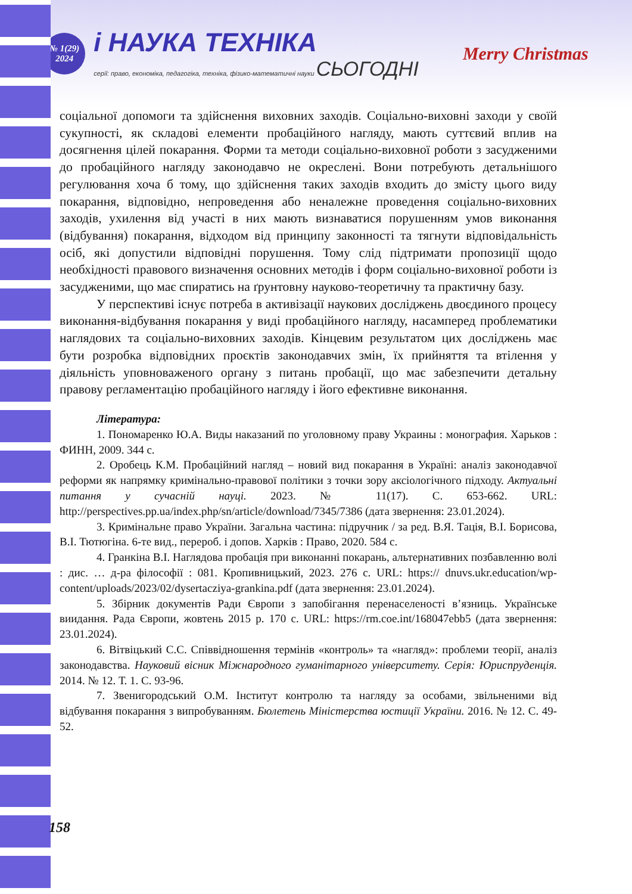№ 1(29)
2024
і НАУКА ТЕХНІКА
серії: право, економіка, педагогіка, техніка, фізико-математичні науки СЬОГОДНІ
Merry Christmas
соціальної допомоги та здійснення виховних заходів. Соціально-виховні заходи у своїй сукупності, як складові елементи пробаційного нагляду, мають суттєвий вплив на досягнення цілей покарання. Форми та методи соціально-виховної роботи з засудженими до пробаційного нагляду законодавчо не окреслені. Вони потребують детальнішого регулювання хоча б тому, що здійснення таких заходів входить до змісту цього виду покарання, відповідно, непроведення або неналежне проведення соціально-виховних заходів, ухилення від участі в них мають визнаватися порушенням умов виконання (відбування) покарання, відходом від принципу законності та тягнути відповідальність осіб, які допустили відповідні порушення. Тому слід підтримати пропозиції щодо необхідності правового визначення основних методів і форм соціально-виховної роботи із засудженими, що має спиратись на ґрунтовну науково-теоретичну та практичну базу.
У перспективі існує потреба в активізації наукових досліджень двоєдиного процесу виконання-відбування покарання у виді пробаційного нагляду, насамперед проблематики наглядових та соціально-виховних заходів. Кінцевим результатом цих досліджень має бути розробка відповідних проєктів законодавчих змін, їх прийняття та втілення у діяльність уповноваженого органу з питань пробації, що має забезпечити детальну правову регламентацію пробаційного нагляду і його ефективне виконання.
Література:
1. Пономаренко Ю.А. Виды наказаний по уголовному праву Украины : монография. Харьков : ФИНН, 2009. 344 с.
2. Оробець К.М. Пробаційний нагляд – новий вид покарання в Україні: аналіз законодавчої реформи як напрямку кримінально-правової політики з точки зору аксіологічного підходу. Актуальні питання у сучасній науці. 2023. № 11(17). С. 653-662. URL: http://perspectives.pp.ua/index.php/sn/article/download/7345/7386 (дата звернення: 23.01.2024).
3. Кримінальне право України. Загальна частина: підручник / за ред. В.Я. Тація, В.І. Борисова, В.І. Тютюгіна. 6-те вид., перероб. і допов. Харків : Право, 2020. 584 с.
4. Гранкіна В.І. Наглядова пробація при виконанні покарань, альтернативних позбавленню волі : дис. … д-ра філософії : 081. Кропивницький, 2023. 276 с. URL: https:// dnuvs.ukr.education/wp-content/uploads/2023/02/dysertacziya-grankina.pdf (дата звернення: 23.01.2024).
5. Збірник документів Ради Європи з запобігання перенаселеності в’язниць. Українське виидання. Рада Європи, жовтень 2015 р. 170 с. URL: https://rm.coe.int/168047ebb5 (дата звернення: 23.01.2024).
6. Вітвіцький С.С. Співвідношення термінів «контроль» та «нагляд»: проблеми теорії, аналіз законодавства. Науковий вісник Міжнародного гуманітарного університету. Серія: Юриспруденція. 2014. № 12. Т. 1. С. 93-96.
7. Звенигородський О.М. Інститут контролю та нагляду за особами, звільненими від відбування покарання з випробуванням. Бюлетень Міністерства юстиції України. 2016. № 12. С. 49-52.
158